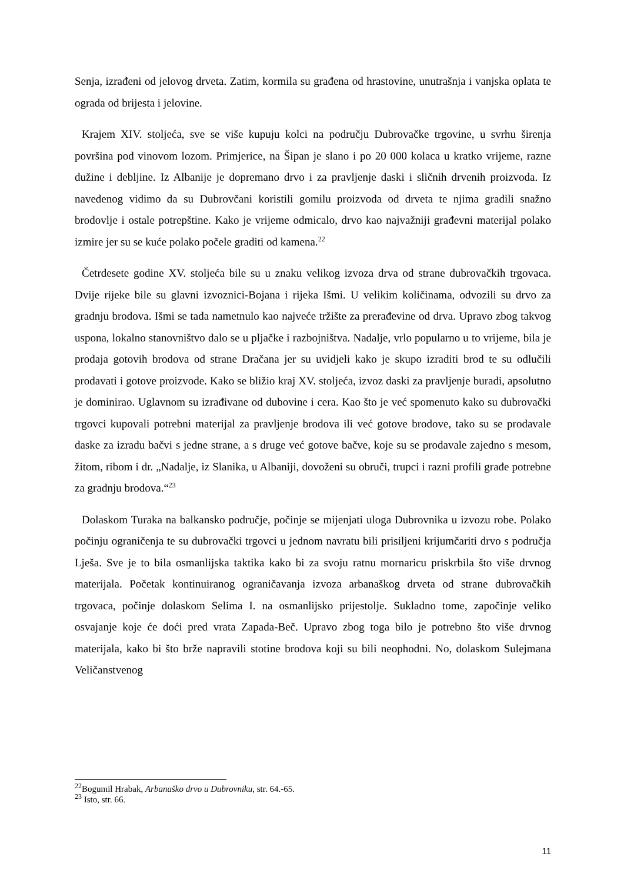Senja, izrađeni od jelovog drveta. Zatim, kormila su građena od hrastovine, unutrašnja i vanjska oplata te ograda od brijesta i jelovine.
Krajem XIV. stoljeća, sve se više kupuju kolci na području Dubrovačke trgovine, u svrhu širenja površina pod vinovom lozom. Primjerice, na Šipan je slano i po 20 000 kolaca u kratko vrijeme, razne dužine i debljine. Iz Albanije je dopremano drvo i za pravljenje daski i sličnih drvenih proizvoda. Iz navedenog vidimo da su Dubrovčani koristili gomilu proizvoda od drveta te njima gradili snažno brodovlje i ostale potrepštine. Kako je vrijeme odmicalo, drvo kao najvažniji građevni materijal polako izmire jer su se kuće polako počele graditi od kamena.<sup>22</sup>
Četrdesete godine XV. stoljeća bile su u znaku velikog izvoza drva od strane dubrovačkih trgovaca. Dvije rijeke bile su glavni izvoznici-Bojana i rijeka Išmi. U velikim količinama, odvozili su drvo za gradnju brodova. Išmi se tada nametnulo kao najveće tržište za prerađevine od drva. Upravo zbog takvog uspona, lokalno stanovništvo dalo se u pljačke i razbojništva. Nadalje, vrlo popularno u to vrijeme, bila je prodaja gotovih brodova od strane Dračana jer su uvidjeli kako je skupo izraditi brod te su odlučili prodavati i gotove proizvode. Kako se bližio kraj XV. stoljeća, izvoz daski za pravljenje buradi, apsolutno je dominirao. Uglavnom su izrađivane od dubovine i cera. Kao što je već spomenuto kako su dubrovački trgovci kupovali potrebni materijal za pravljenje brodova ili već gotove brodove, tako su se prodavale daske za izradu bačvi s jedne strane, a s druge već gotove bačve, koje su se prodavale zajedno s mesom, žitom, ribom i dr. „Nadalje, iz Slanika, u Albaniji, dovoženi su obruči, trupci i razni profili građe potrebne za gradnju brodova.“<sup>23</sup>
Dolaskom Turaka na balkansko područje, počinje se mijenjati uloga Dubrovnika u izvozu robe. Polako počinju ograničenja te su dubrovački trgovci u jednom navratu bili prisiljeni krijumčariti drvo s područja Lješa. Sve je to bila osmanlijska taktika kako bi za svoju ratnu mornaricu priskrbila što više drvnog materijala. Početak kontinuiranog ograničavanja izvoza arbanaškog drveta od strane dubrovačkih trgovaca, počinje dolaskom Selima I. na osmanlijsko prijestolje. Sukladno tome, započinje veliko osvajanje koje će doći pred vrata Zapada-Beč. Upravo zbog toga bilo je potrebno što više drvnog materijala, kako bi što brže napravili stotine brodova koji su bili neophodni. No, dolaskom Sulejmana Veličanstvenog
<sup>22</sup> Bogumil Hrabak, Arbanaško drvo u Dubrovniku, str. 64.-65.
<sup>23</sup> Isto, str. 66.
11